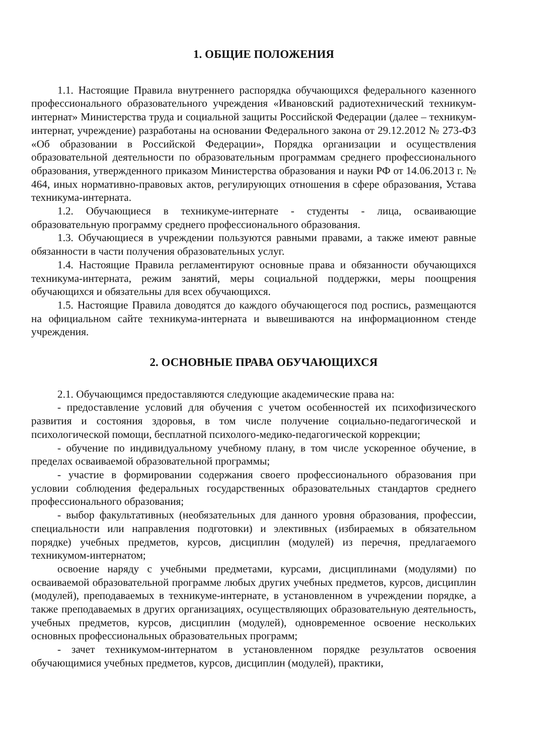1. ОБЩИЕ ПОЛОЖЕНИЯ
1.1. Настоящие Правила внутреннего распорядка обучающихся федерального казенного профессионального образовательного учреждения «Ивановский радиотехнический техникум-интернат» Министерства труда и социальной защиты Российской Федерации (далее – техникум-интернат, учреждение) разработаны на основании Федерального закона от 29.12.2012 № 273-ФЗ «Об образовании в Российской Федерации», Порядка организации и осуществления образовательной деятельности по образовательным программам среднего профессионального образования, утвержденного приказом Министерства образования и науки РФ от 14.06.2013 г. № 464, иных нормативно-правовых актов, регулирующих отношения в сфере образования, Устава техникума-интерната.
1.2. Обучающиеся в техникуме-интернате - студенты - лица, осваивающие образовательную программу среднего профессионального образования.
1.3. Обучающиеся в учреждении пользуются равными правами, а также имеют равные обязанности в части получения образовательных услуг.
1.4. Настоящие Правила регламентируют основные права и обязанности обучающихся техникума-интерната, режим занятий, меры социальной поддержки, меры поощрения обучающихся и обязательны для всех обучающихся.
1.5. Настоящие Правила доводятся до каждого обучающегося под роспись, размещаются на официальном сайте техникума-интерната и вывешиваются на информационном стенде учреждения.
2. ОСНОВНЫЕ ПРАВА ОБУЧАЮЩИХСЯ
2.1. Обучающимся предоставляются следующие академические права на:
- предоставление условий для обучения с учетом особенностей их психофизического развития и состояния здоровья, в том числе получение социально-педагогической и психологической помощи, бесплатной психолого-медико-педагогической коррекции;
- обучение по индивидуальному учебному плану, в том числе ускоренное обучение, в пределах осваиваемой образовательной программы;
- участие в формировании содержания своего профессионального образования при условии соблюдения федеральных государственных образовательных стандартов среднего профессионального образования;
- выбор факультативных (необязательных для данного уровня образования, профессии, специальности или направления подготовки) и элективных (избираемых в обязательном порядке) учебных предметов, курсов, дисциплин (модулей) из перечня, предлагаемого техникумом-интернатом;
освоение наряду с учебными предметами, курсами, дисциплинами (модулями) по осваиваемой образовательной программе любых других учебных предметов, курсов, дисциплин (модулей), преподаваемых в техникуме-интернате, в установленном в учреждении порядке, а также преподаваемых в других организациях, осуществляющих образовательную деятельность, учебных предметов, курсов, дисциплин (модулей), одновременное освоение нескольких основных профессиональных образовательных программ;
- зачет техникумом-интернатом в установленном порядке результатов освоения обучающимися учебных предметов, курсов, дисциплин (модулей), практики,